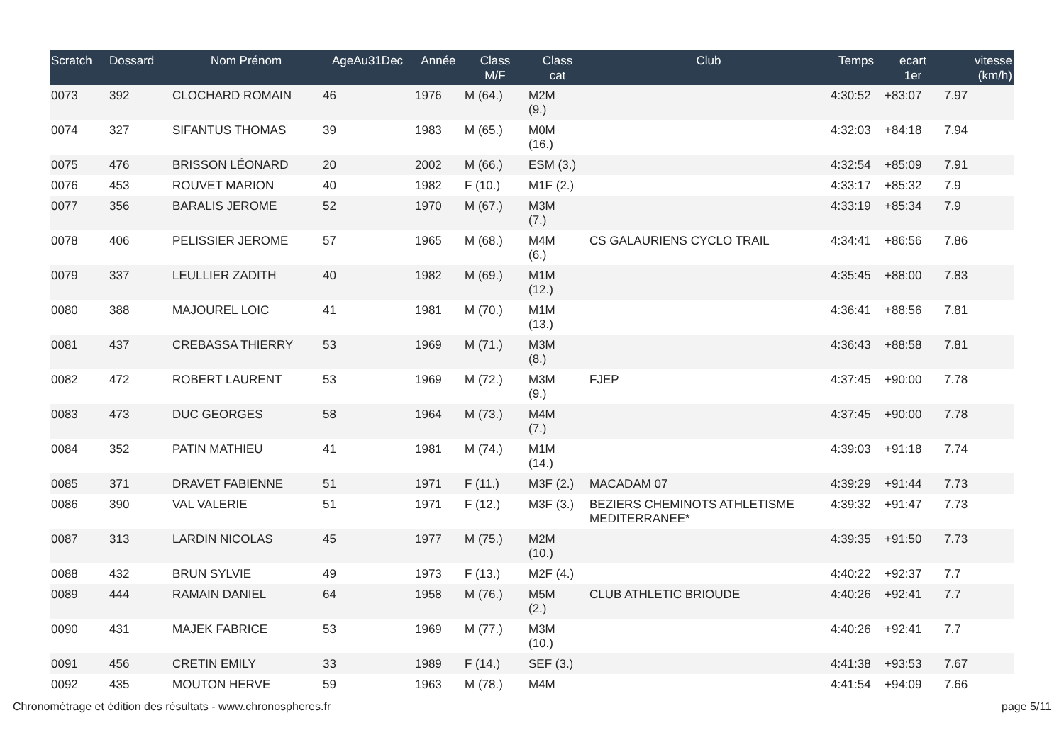| Scratch | Dossard | Nom Prénom | AgeAu31Dec | Année | Class M/F | Class cat | Club | Temps | ecart 1er | vitesse (km/h) |
| --- | --- | --- | --- | --- | --- | --- | --- | --- | --- | --- |
| 0073 | 392 | CLOCHARD ROMAIN | 46 | 1976 | M (64.) | M2M (9.) | | 4:30:52 | +83:07 | 7.97 |
| 0074 | 327 | SIFANTUS THOMAS | 39 | 1983 | M (65.) | M0M (16.) | | 4:32:03 | +84:18 | 7.94 |
| 0075 | 476 | BRISSON LÉONARD | 20 | 2002 | M (66.) | ESM (3.) | | 4:32:54 | +85:09 | 7.91 |
| 0076 | 453 | ROUVET MARION | 40 | 1982 | F (10.) | M1F (2.) | | 4:33:17 | +85:32 | 7.9 |
| 0077 | 356 | BARALIS JEROME | 52 | 1970 | M (67.) | M3M (7.) | | 4:33:19 | +85:34 | 7.9 |
| 0078 | 406 | PELISSIER JEROME | 57 | 1965 | M (68.) | M4M (6.) | CS GALAURIENS CYCLO TRAIL | 4:34:41 | +86:56 | 7.86 |
| 0079 | 337 | LEULLIER ZADITH | 40 | 1982 | M (69.) | M1M (12.) | | 4:35:45 | +88:00 | 7.83 |
| 0080 | 388 | MAJOUREL LOIC | 41 | 1981 | M (70.) | M1M (13.) | | 4:36:41 | +88:56 | 7.81 |
| 0081 | 437 | CREBASSA THIERRY | 53 | 1969 | M (71.) | M3M (8.) | | 4:36:43 | +88:58 | 7.81 |
| 0082 | 472 | ROBERT LAURENT | 53 | 1969 | M (72.) | M3M (9.) | FJEP | 4:37:45 | +90:00 | 7.78 |
| 0083 | 473 | DUC GEORGES | 58 | 1964 | M (73.) | M4M (7.) | | 4:37:45 | +90:00 | 7.78 |
| 0084 | 352 | PATIN MATHIEU | 41 | 1981 | M (74.) | M1M (14.) | | 4:39:03 | +91:18 | 7.74 |
| 0085 | 371 | DRAVET FABIENNE | 51 | 1971 | F (11.) | M3F (2.) | MACADAM 07 | 4:39:29 | +91:44 | 7.73 |
| 0086 | 390 | VAL VALERIE | 51 | 1971 | F (12.) | M3F (3.) | BEZIERS CHEMINOTS ATHLETISME MEDITERRANEE* | 4:39:32 | +91:47 | 7.73 |
| 0087 | 313 | LARDIN NICOLAS | 45 | 1977 | M (75.) | M2M (10.) | | 4:39:35 | +91:50 | 7.73 |
| 0088 | 432 | BRUN SYLVIE | 49 | 1973 | F (13.) | M2F (4.) | | 4:40:22 | +92:37 | 7.7 |
| 0089 | 444 | RAMAIN DANIEL | 64 | 1958 | M (76.) | M5M (2.) | CLUB ATHLETIC BRIOUDE | 4:40:26 | +92:41 | 7.7 |
| 0090 | 431 | MAJEK FABRICE | 53 | 1969 | M (77.) | M3M (10.) | | 4:40:26 | +92:41 | 7.7 |
| 0091 | 456 | CRETIN EMILY | 33 | 1989 | F (14.) | SEF (3.) | | 4:41:38 | +93:53 | 7.67 |
| 0092 | 435 | MOUTON HERVE | 59 | 1963 | M (78.) | M4M | | 4:41:54 | +94:09 | 7.66 |
Chronométrage et édition des résultats - www.chronospheres.fr page 5/11